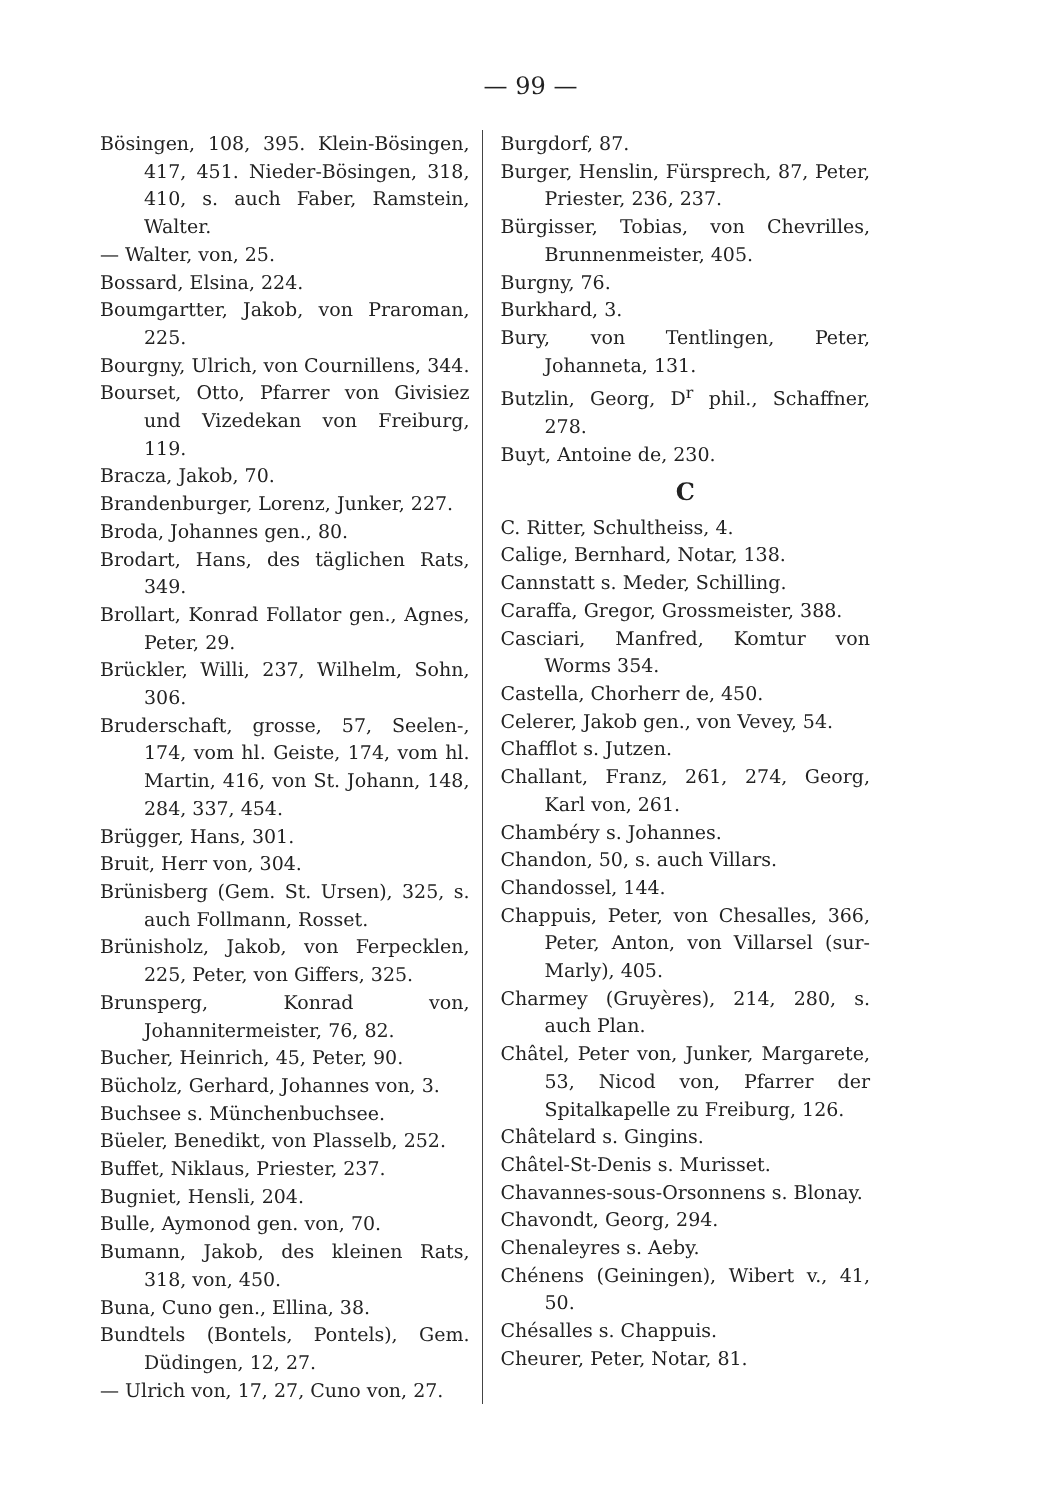— 99 —
Bösingen, 108, 395. Klein-Bösingen, 417, 451. Nieder-Bösingen, 318, 410, s. auch Faber, Ramstein, Walter.
— Walter, von, 25.
Bossard, Elsina, 224.
Boumgartter, Jakob, von Praroman, 225.
Bourgny, Ulrich, von Cournillens, 344.
Bourset, Otto, Pfarrer von Givisiez und Vizedekan von Freiburg, 119.
Bracza, Jakob, 70.
Brandenburger, Lorenz, Junker, 227.
Broda, Johannes gen., 80.
Brodart, Hans, des täglichen Rats, 349.
Brollart, Konrad Follator gen., Agnes, Peter, 29.
Brückler, Willi, 237, Wilhelm, Sohn, 306.
Bruderschaft, grosse, 57, Seelen-, 174, vom hl. Geiste, 174, vom hl. Martin, 416, von St. Johann, 148, 284, 337, 454.
Brügger, Hans, 301.
Bruit, Herr von, 304.
Brünisberg (Gem. St. Ursen), 325, s. auch Follmann, Rosset.
Brünisholz, Jakob, von Ferpecklen, 225, Peter, von Giffers, 325.
Brunsperg, Konrad von, Johannitermeister, 76, 82.
Bucher, Heinrich, 45, Peter, 90.
Bücholz, Gerhard, Johannes von, 3.
Buchsee s. Münchenbuchsee.
Büeler, Benedikt, von Plasselb, 252.
Buffet, Niklaus, Priester, 237.
Bugniet, Hensli, 204.
Bulle, Aymonod gen. von, 70.
Bumann, Jakob, des kleinen Rats, 318, von, 450.
Buna, Cuno gen., Ellina, 38.
Bundtels (Bontels, Pontels), Gem. Düdingen, 12, 27.
— Ulrich von, 17, 27, Cuno von, 27.
Burgdorf, 87.
Burger, Henslin, Fürsprech, 87, Peter, Priester, 236, 237.
Bürgisser, Tobias, von Chevrilles, Brunnenmeister, 405.
Burgny, 76.
Burkhard, 3.
Bury, von Tentlingen, Peter, Johanneta, 131.
Butzlin, Georg, D<sup>r</sup> phil., Schaffner, 278.
Buyt, Antoine de, 230.
C
C. Ritter, Schultheiss, 4.
Calige, Bernhard, Notar, 138.
Cannstatt s. Meder, Schilling.
Caraffa, Gregor, Grossmeister, 388.
Casciari, Manfred, Komtur von Worms 354.
Castella, Chorherr de, 450.
Celerer, Jakob gen., von Vevey, 54.
Chafflot s. Jutzen.
Challant, Franz, 261, 274, Georg, Karl von, 261.
Chambéry s. Johannes.
Chandon, 50, s. auch Villars.
Chandossel, 144.
Chappuis, Peter, von Chesalles, 366, Peter, Anton, von Villarsel (sur-Marly), 405.
Charmey (Gruyères), 214, 280, s. auch Plan.
Châtel, Peter von, Junker, Margarete, 53, Nicod von, Pfarrer der Spitalkapelle zu Freiburg, 126.
Châtelard s. Gingins.
Châtel-St-Denis s. Murisset.
Chavannes-sous-Orsonnens s. Blonay.
Chavondt, Georg, 294.
Chenaleyres s. Aeby.
Chénens (Geiningen), Wibert v., 41, 50.
Chésalles s. Chappuis.
Cheurer, Peter, Notar, 81.